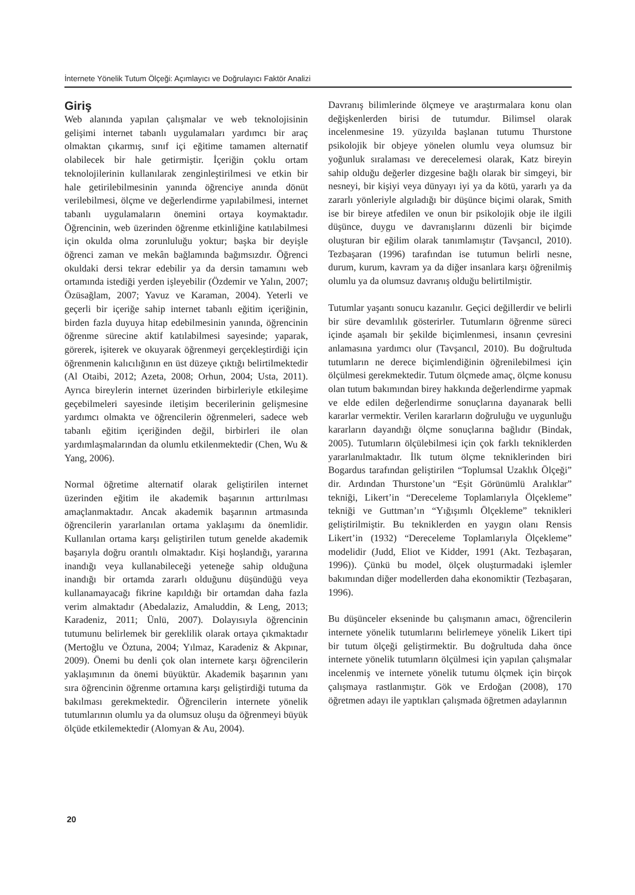İnternete Yönelik Tutum Ölçeği: Açımlayıcı ve Doğrulayıcı Faktör Analizi
Giriş
Web alanında yapılan çalışmalar ve web teknolojisinin gelişimi internet tabanlı uygulamaları yardımcı bir araç olmaktan çıkarmış, sınıf içi eğitime tamamen alternatif olabilecek bir hale getirmiştir. İçeriğin çoklu ortam teknolojilerinin kullanılarak zenginleştirilmesi ve etkin bir hale getirilebilmesinin yanında öğrenciye anında dönüt verilebilmesi, ölçme ve değerlendirme yapılabilmesi, internet tabanlı uygulamaların önemini ortaya koymaktadır. Öğrencinin, web üzerinden öğrenme etkinliğine katılabilmesi için okulda olma zorunluluğu yoktur; başka bir deyişle öğrenci zaman ve mekân bağlamında bağımsızdır. Öğrenci okuldaki dersi tekrar edebilir ya da dersin tamamını web ortamında istediği yerden işleyebilir (Özdemir ve Yalın, 2007; Özüsağlam, 2007; Yavuz ve Karaman, 2004). Yeterli ve geçerli bir içeriğe sahip internet tabanlı eğitim içeriğinin, birden fazla duyuya hitap edebilmesinin yanında, öğrencinin öğrenme sürecine aktif katılabilmesi sayesinde; yaparak, görerek, işiterek ve okuyarak öğrenmeyi gerçekleştirdiği için öğrenmenin kalıcılığının en üst düzeye çıktığı belirtilmektedir (Al Otaibi, 2012; Azeta, 2008; Orhun, 2004; Usta, 2011). Ayrıca bireylerin internet üzerinden birbirleriyle etkileşime geçebilmeleri sayesinde iletişim becerilerinin gelişmesine yardımcı olmakta ve öğrencilerin öğrenmeleri, sadece web tabanlı eğitim içeriğinden değil, birbirleri ile olan yardımlaşmalarından da olumlu etkilenmektedir (Chen, Wu & Yang, 2006).
Normal öğretime alternatif olarak geliştirilen internet üzerinden eğitim ile akademik başarının arttırılması amaçlanmaktadır. Ancak akademik başarının artmasında öğrencilerin yararlanılan ortama yaklaşımı da önemlidir. Kullanılan ortama karşı geliştirilen tutum genelde akademik başarıyla doğru orantılı olmaktadır. Kişi hoşlandığı, yararına inandığı veya kullanabileceği yeteneğe sahip olduğuna inandığı bir ortamda zararlı olduğunu düşündüğü veya kullanamayacağı fikrine kapıldığı bir ortamdan daha fazla verim almaktadır (Abedalaziz, Amaluddin, & Leng, 2013; Karadeniz, 2011; Ünlü, 2007). Dolayısıyla öğrencinin tutumunu belirlemek bir gereklilik olarak ortaya çıkmaktadır (Mertoğlu ve Öztuna, 2004; Yılmaz, Karadeniz & Akpınar, 2009). Önemi bu denli çok olan internete karşı öğrencilerin yaklaşımının da önemi büyüktür. Akademik başarının yanı sıra öğrencinin öğrenme ortamına karşı geliştirdiği tutuma da bakılması gerekmektedir. Öğrencilerin internete yönelik tutumlarının olumlu ya da olumsuz oluşu da öğrenmeyi büyük ölçüde etkilemektedir (Alomyan & Au, 2004).
Davranış bilimlerinde ölçmeye ve araştırmalara konu olan değişkenlerden birisi de tutumdur. Bilimsel olarak incelenmesine 19. yüzyılda başlanan tutumu Thurstone psikolojik bir objeye yönelen olumlu veya olumsuz bir yoğunluk sıralaması ve derecelemesi olarak, Katz bireyin sahip olduğu değerler dizgesine bağlı olarak bir simgeyi, bir nesneyi, bir kişiyi veya dünyayı iyi ya da kötü, yararlı ya da zararlı yönleriyle algıladığı bir düşünce biçimi olarak, Smith ise bir bireye atfedilen ve onun bir psikolojik obje ile ilgili düşünce, duygu ve davranışlarını düzenli bir biçimde oluşturan bir eğilim olarak tanımlamıştır (Tavşancıl, 2010). Tezbaşaran (1996) tarafından ise tutumun belirli nesne, durum, kurum, kavram ya da diğer insanlara karşı öğrenilmiş olumlu ya da olumsuz davranış olduğu belirtilmiştir.
Tutumlar yaşantı sonucu kazanılır. Geçici değillerdir ve belirli bir süre devamlılık gösterirler. Tutumların öğrenme süreci içinde aşamalı bir şekilde biçimlenmesi, insanın çevresini anlamasına yardımcı olur (Tavşancıl, 2010). Bu doğrultuda tutumların ne derece biçimlendiğinin öğrenilebilmesi için ölçülmesi gerekmektedir. Tutum ölçmede amaç, ölçme konusu olan tutum bakımından birey hakkında değerlendirme yapmak ve elde edilen değerlendirme sonuçlarına dayanarak belli kararlar vermektir. Verilen kararların doğruluğu ve uygunluğu kararların dayandığı ölçme sonuçlarına bağlıdır (Bindak, 2005). Tutumların ölçülebilmesi için çok farklı tekniklerden yararlanılmaktadır. İlk tutum ölçme tekniklerinden biri Bogardus tarafından geliştirilen “Toplumsal Uzaklık Ölçeği” dir. Ardından Thurstone’un “Eşit Görünümlü Aralıklar” tekniği, Likert’in “Dereceleme Toplamlarıyla Ölçekleme” tekniği ve Guttman’ın “Yığışımlı Ölçekleme” teknikleri geliştirilmiştir. Bu tekniklerden en yaygın olanı Rensis Likert’in (1932) “Dereceleme Toplamlarıyla Ölçekleme” modelidir (Judd, Eliot ve Kidder, 1991 (Akt. Tezbaşaran, 1996)). Çünkü bu model, ölçek oluşturmadaki işlemler bakımından diğer modellerden daha ekonomiktir (Tezbaşaran, 1996).
Bu düşünceler ekseninde bu çalışmanın amacı, öğrencilerin internete yönelik tutumlarını belirlemeye yönelik Likert tipi bir tutum ölçeği geliştirmektir. Bu doğrultuda daha önce internete yönelik tutumların ölçülmesi için yapılan çalışmalar incelenmiş ve internete yönelik tutumu ölçmek için birçok çalışmaya rastlanmıştır. Gök ve Erdoğan (2008), 170 öğretmen adayı ile yaptıkları çalışmada öğretmen adaylarının
20